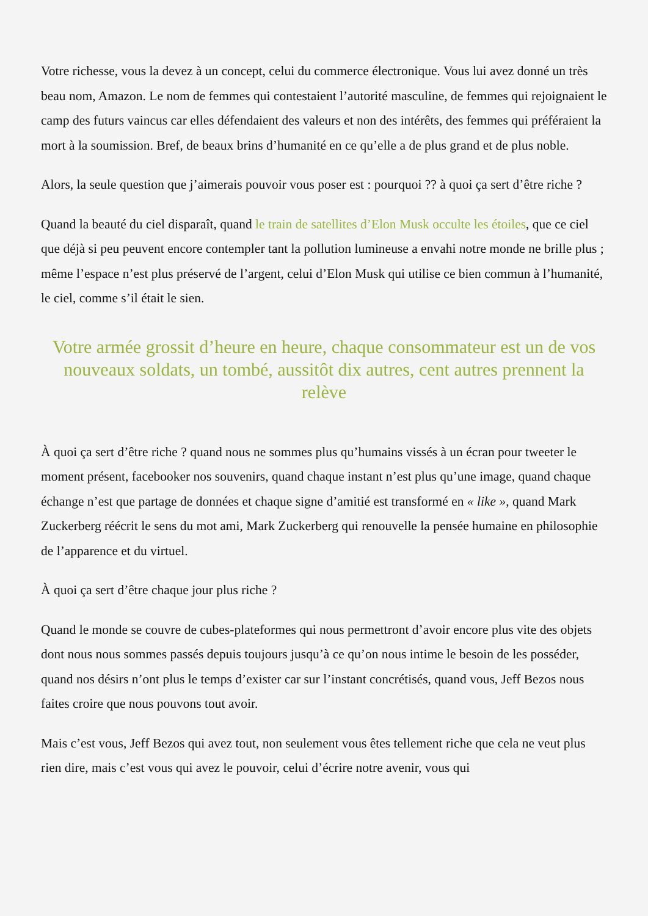Votre richesse, vous la devez à un concept, celui du commerce électronique. Vous lui avez donné un très beau nom, Amazon. Le nom de femmes qui contestaient l’autorité masculine, de femmes qui rejoignaient le camp des futurs vaincus car elles défendaient des valeurs et non des intérêts, des femmes qui préféraient la mort à la soumission. Bref, de beaux brins d’humanité en ce qu’elle a de plus grand et de plus noble.
Alors, la seule question que j’aimerais pouvoir vous poser est : pourquoi ?? à quoi ça sert d’être riche ?
Quand la beauté du ciel disparaît, quand le train de satellites d’Elon Musk occulte les étoiles, que ce ciel que déjà si peu peuvent encore contempler tant la pollution lumineuse a envahi notre monde ne brille plus ; même l’espace n’est plus préservé de l’argent, celui d’Elon Musk qui utilise ce bien commun à l’humanité, le ciel, comme s’il était le sien.
Votre armée grossit d’heure en heure, chaque consommateur est un de vos nouveaux soldats, un tombé, aussitôt dix autres, cent autres prennent la relève
À quoi ça sert d’être riche ? quand nous ne sommes plus qu’humains vissés à un écran pour tweeter le moment présent, facebooker nos souvenirs, quand chaque instant n’est plus qu’une image, quand chaque échange n’est que partage de données et chaque signe d’amitié est transformé en « like », quand Mark Zuckerberg réécrit le sens du mot ami, Mark Zuckerberg qui renouvelle la pensée humaine en philosophie de l’apparence et du virtuel.
À quoi ça sert d’être chaque jour plus riche ?
Quand le monde se couvre de cubes-plateformes qui nous permettront d’avoir encore plus vite des objets dont nous nous sommes passés depuis toujours jusqu’à ce qu’on nous intime le besoin de les posséder, quand nos désirs n’ont plus le temps d’exister car sur l’instant concrétisés, quand vous, Jeff Bezos nous faites croire que nous pouvons tout avoir.
Mais c’est vous, Jeff Bezos qui avez tout, non seulement vous êtes tellement riche que cela ne veut plus rien dire, mais c’est vous qui avez le pouvoir, celui d’écrire notre avenir, vous qui